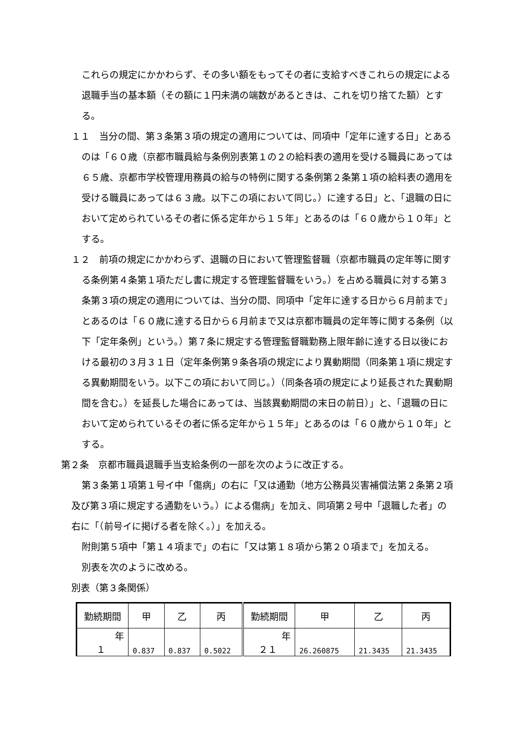これらの規定にかかわらず、その多い額をもってその者に支給すべきこれらの規定による退職手当の基本額（その額に１円未満の端数があるときは、これを切り捨てた額）とする。
１１　当分の間、第３条第３項の規定の適用については、同項中「定年に達する日」とあるのは「６０歳（京都市職員給与条例別表第１の２の給料表の適用を受ける職員にあっては６５歳、京都市学校管理用務員の給与の特例に関する条例第２条第１項の給料表の適用を受ける職員にあっては６３歳。以下この項において同じ。）に達する日」と、「退職の日において定められているその者に係る定年から１５年」とあるのは「６０歳から１０年」とする。
１２　前項の規定にかかわらず、退職の日において管理監督職（京都市職員の定年等に関する条例第４条第１項ただし書に規定する管理監督職をいう。）を占める職員に対する第３条第３項の規定の適用については、当分の間、同項中「定年に達する日から６月前まで」とあるのは「６０歳に達する日から６月前まで又は京都市職員の定年等に関する条例（以下「定年条例」という。）第７条に規定する管理監督職勤務上限年齢に達する日以後における最初の３月３１日（定年条例第９条各項の規定により異動期間（同条第１項に規定する異動期間をいう。以下この項において同じ。）（同条各項の規定により延長された異動期間を含む。）を延長した場合にあっては、当該異動期間の末日の前日）」と、「退職の日において定められているその者に係る定年から１５年」とあるのは「６０歳から１０年」とする。
第２条　京都市職員退職手当支給条例の一部を次のように改正する。
第３条第１項第１号イ中「傷病」の右に「又は通勤（地方公務員災害補償法第２条第２項及び第３項に規定する通勤をいう。）による傷病」を加え、同項第２号中「退職した者」の右に「（前号イに掲げる者を除く。）」を加える。
附則第５項中「第１４項まで」の右に「又は第１８項から第２０項まで」を加える。
別表を次のように改める。
別表（第３条関係）
| 勤続期間 | 甲 | 乙 | 丙 | 勤続期間 | 甲 | 乙 | 丙 |
| --- | --- | --- | --- | --- | --- | --- | --- |
| 年 １ | 0.837 | 0.837 | 0.5022 | 年 ２１ | 26.260875 | 21.3435 | 21.3435 |